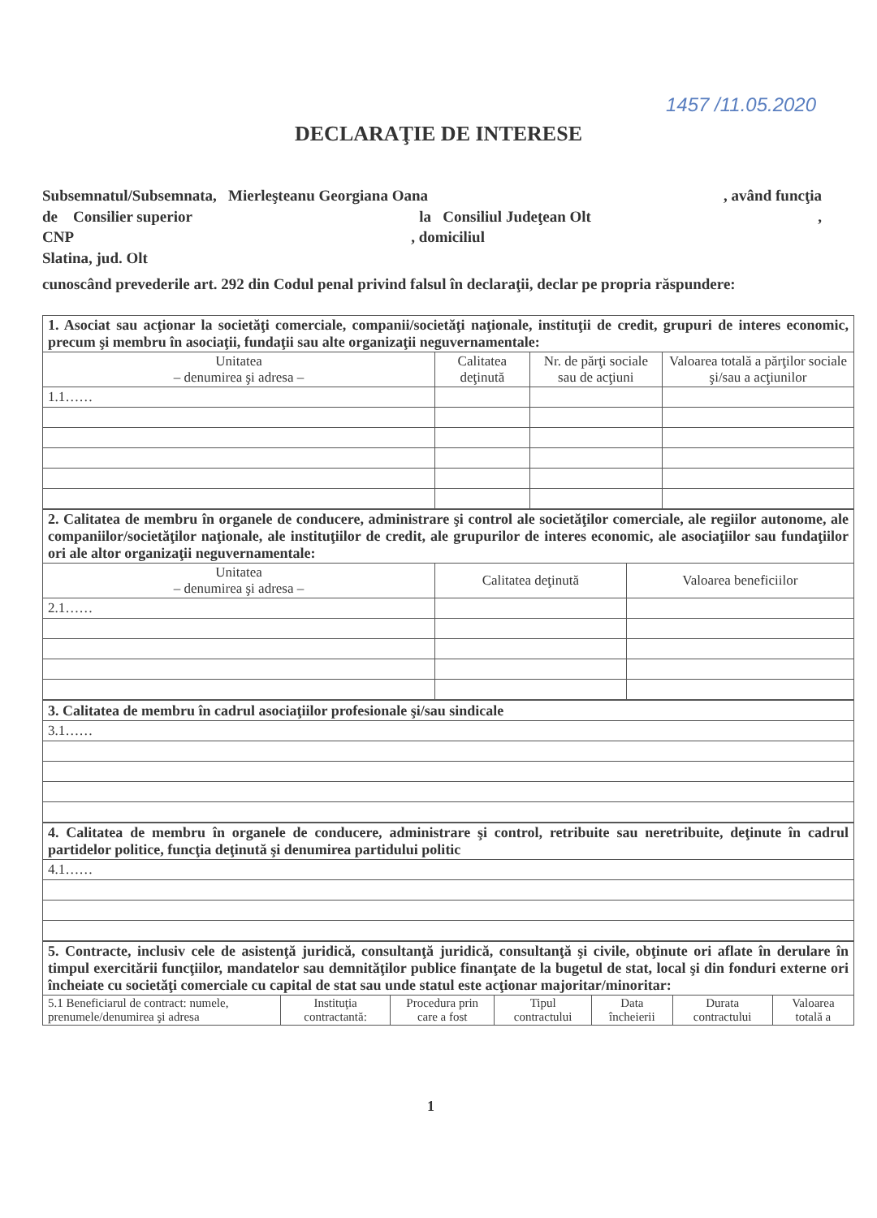1457 /11.05.2020
DECLARAŢIE DE INTERESE
Subsemnatul/Subsemnata, Mierleşteanu Georgiana Oana, având funcţia
de Consilier superior la Consiliul Judeţean Olt,
CNP, domiciliul
Slatina, jud. Olt
cunoscând prevederile art. 292 din Codul penal privind falsul în declaraţii, declar pe propria răspundere:
| 1. Asociat sau acţionar la societăţi comerciale, companii/societăţi naţionale, instituţii de credit, grupuri de interes economic, precum şi membru în asociaţii, fundaţii sau alte organizaţii neguvernamentale: | | | |
| Unitatea – denumirea şi adresa – | Calitatea deţinută | Nr. de părţi sociale sau de acţiuni | Valoarea totală a părţilor sociale şi/sau a acţiunilor |
| 1.1…… | | | |
| 2. Calitatea de membru în organele de conducere, administrare şi control ale societăţilor comerciale, ale regiilor autonome, ale companiilor/societăţilor naţionale, ale instituţiilor de credit, ale grupurilor de interes economic, ale asociaţiilor sau fundaţiilor ori ale altor organizaţii neguvernamentale: | | |
| Unitatea – denumirea şi adresa – | Calitatea deţinută | Valoarea beneficiilor |
| 2.1…… | | |
| 3. Calitatea de membru în cadrul asociaţiilor profesionale şi/sau sindicale |
| 3.1…… |
| 4. Calitatea de membru în organele de conducere, administrare şi control, retribuite sau neretribuite, deţinute în cadrul partidelor politice, funcţia deţinută şi denumirea partidului politic |
| 4.1…… |
| 5. Contracte, inclusiv cele de asistenţă juridică, consultanţă juridică, consultanţă şi civile, obţinute ori aflate în derulare în timpul exercitării funcţiilor, mandatelor sau demnităţilor publice finanţate de la bugetul de stat, local şi din fonduri externe ori încheiate cu societăţi comerciale cu capital de stat sau unde statul este acţionar majoritar/minoritar: | | | | | | |
| 5.1 Beneficiarul de contract: numele, prenumele/denumirea şi adresa | Instituţia contractantă: | Procedura prin care a fost | Tipul contractului | Data încheierii | Durata contractului | Valoarea totală a |
1